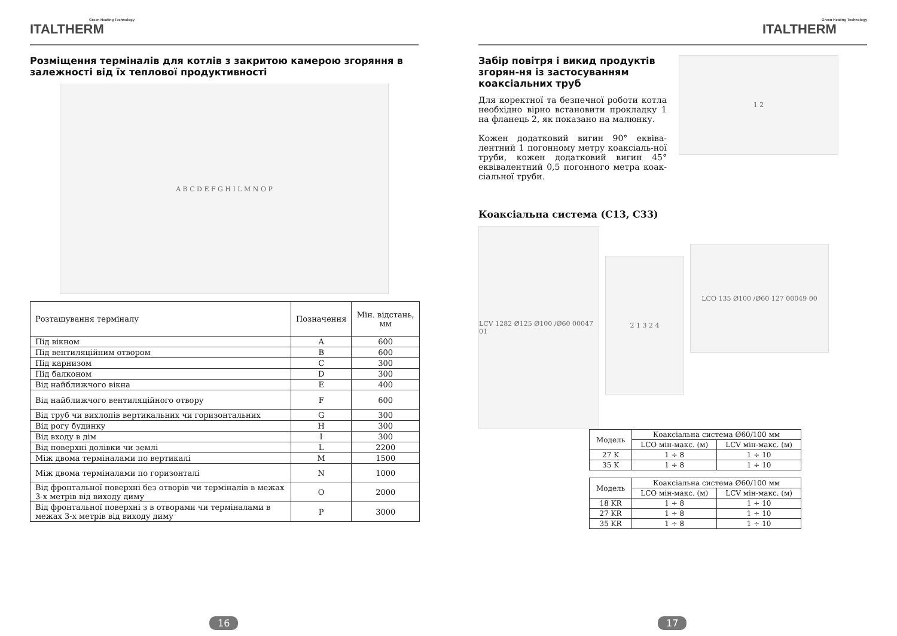Green Heating Technology
ITALTHERM
Розміщення терміналів для котлів з закритою камерою згоряння в залежності від їх теплової продуктивності
A B C D E F G H I L M N O P
| Розташування терміналу | Позначення | Мін. відстань, мм |
| --- | --- | --- |
| Під вікном | A | 600 |
| Під вентиляційним отвором | B | 600 |
| Під карнизом | C | 300 |
| Під балконом | D | 300 |
| Від найближчого вікна | E | 400 |
| Від найближчого вентиляційного отвору | F | 600 |
| Від труб чи вихлопів вертикальних чи горизонтальних | G | 300 |
| Від рогу будинку | H | 300 |
| Від входу в дім | I | 300 |
| Від поверхні долівки чи землі | L | 2200 |
| Між двома терміналами по вертикалі | M | 1500 |
| Між двома терміналами по горизонталі | N | 1000 |
| Від фронтальної поверхні без отворів чи терміналів в межах 3-х метрів від виходу диму | O | 2000 |
| Від фронтальної поверхні з в отворами чи терміналами в межах 3-х метрів від виходу диму | P | 3000 |
16
Green Heating Technology
ITALTHERM
Забір повітря і викид продуктів згорян-ня із застосуванням коаксіальних труб
Для коректної та безпечної роботи котла необхідно вірно встановити прокладку 1 на фланець 2, як показано на малюнку.
Кожен додатковий вигин 90° еквіва-лентний 1 погонному метру коаксіаль-ної труби, кожен додатковий вигин 45° еквівалентний 0,5 погонного метра коак-сіальної труби.
1 2
Коаксіальна система (C13, C33)
LCV 1282 Ø125 Ø100 /Ø60 00047 01
2 1 3 2 4
LCO 135 Ø100 /Ø60 127 00049 00
| Модель | Коаксіальна система Ø60/100 мм | |
| | LCO мін-макс. (м) | LCV мін-макс. (м) |
| 27 K | 1 ÷ 8 | 1 ÷ 10 |
| 35 K | 1 ÷ 8 | 1 ÷ 10 |
| Модель | Коаксіальна система Ø60/100 мм | |
| | LCO мін-макс. (м) | LCV мін-макс. (м) |
| 18 KR | 1 ÷ 8 | 1 ÷ 10 |
| 27 KR | 1 ÷ 8 | 1 ÷ 10 |
| 35 KR | 1 ÷ 8 | 1 ÷ 10 |
17